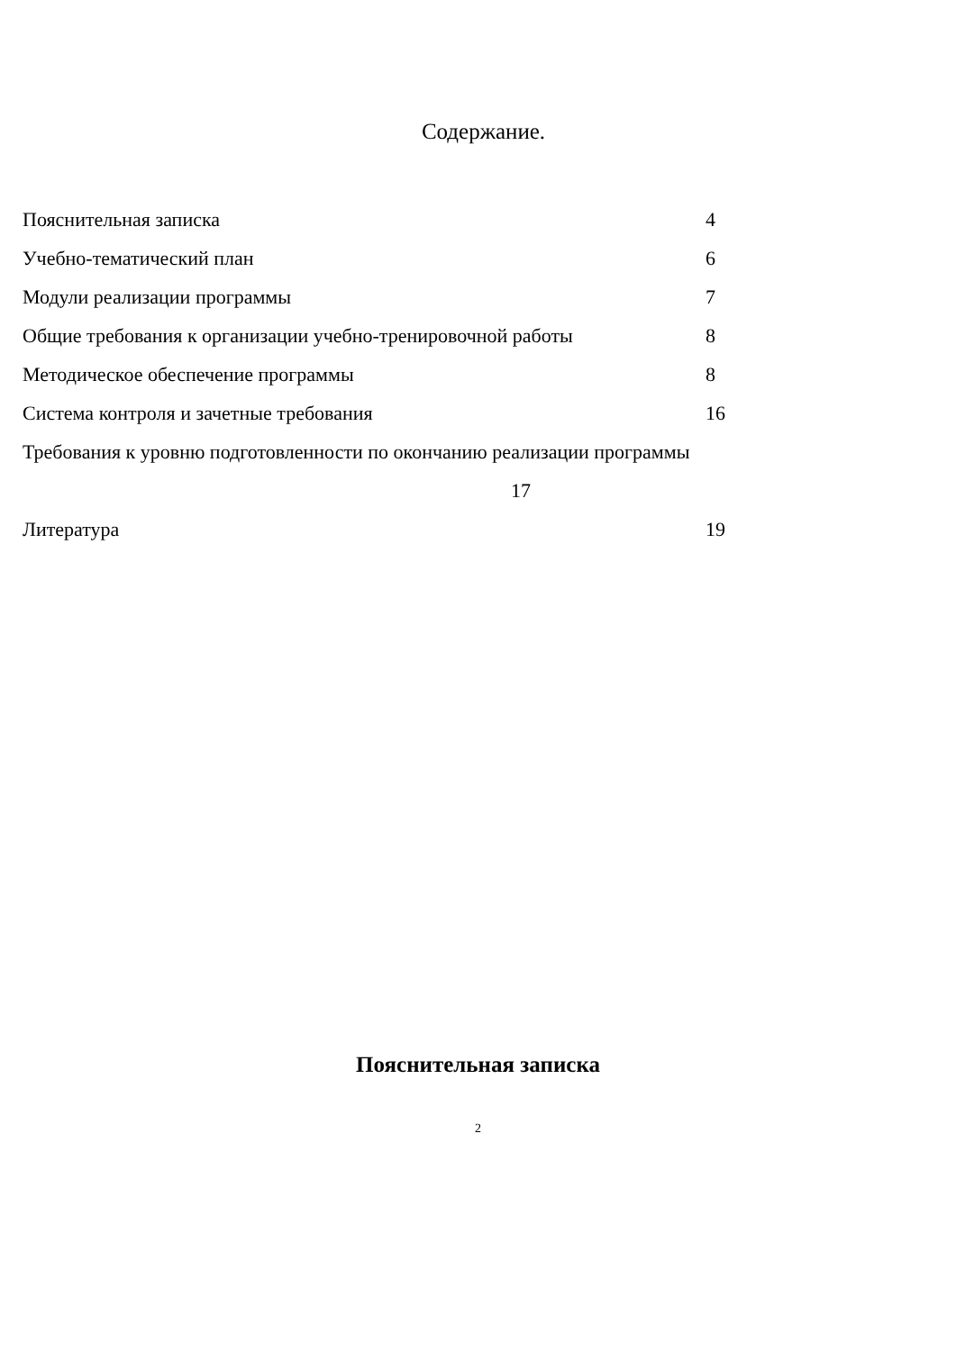Содержание.
Пояснительная записка 4
Учебно-тематический план 6
Модули реализации программы 7
Общие требования к организации учебно-тренировочной работы 8
Методическое обеспечение программы 8
Система контроля и зачетные требования 16
Требования к уровню подготовленности по окончанию реализации программы
17
Литература 19
Пояснительная записка
2